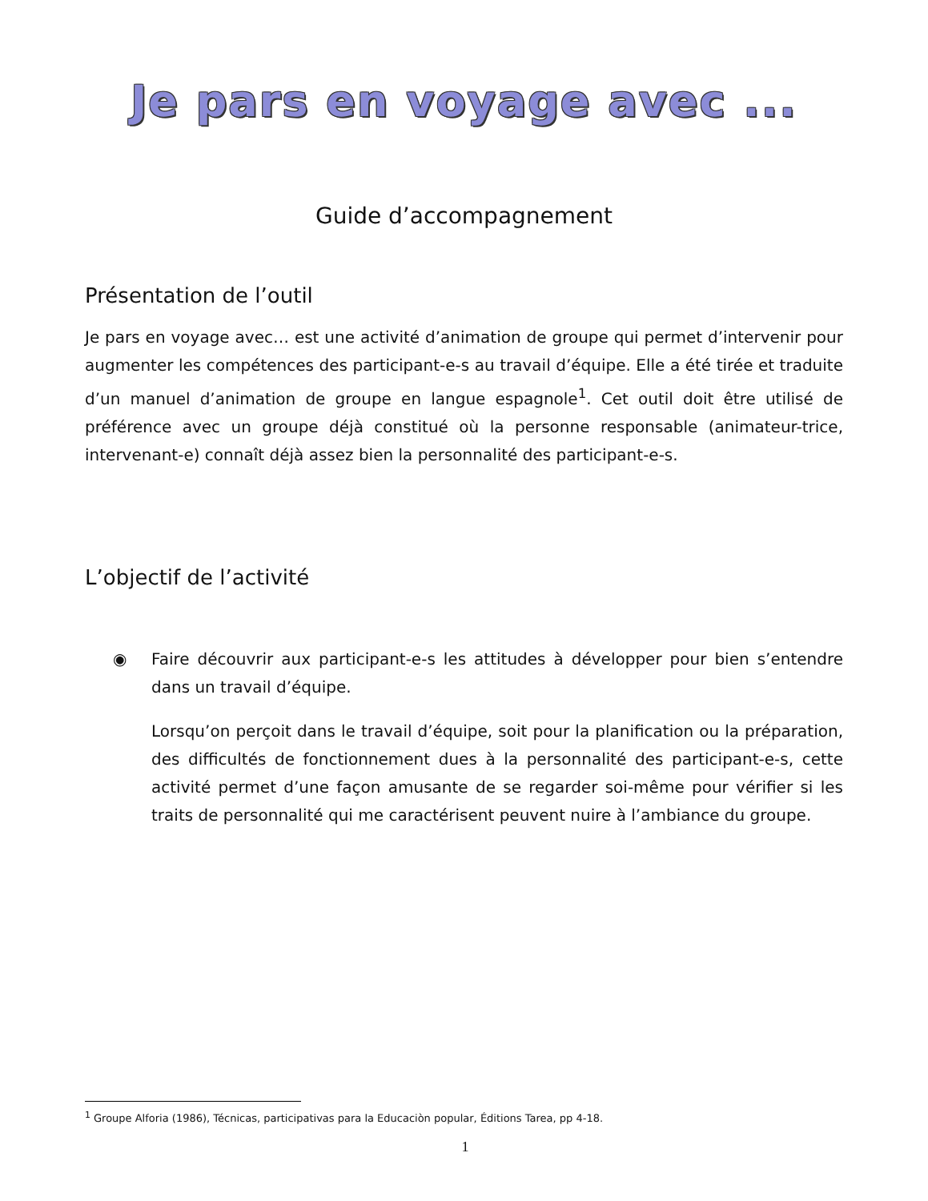Je pars en voyage avec ...
Guide d’accompagnement
Présentation de l’outil
Je pars en voyage avec… est une activité d’animation de groupe qui permet d’intervenir pour augmenter les compétences des participant-e-s au travail d’équipe. Elle a été tirée et traduite d’un manuel d’animation de groupe en langue espagnole<sup>1</sup>. Cet outil doit être utilisé de préférence avec un groupe déjà constitué où la personne responsable (animateur-trice, intervenant-e) connaît déjà assez bien la personnalité des participant-e-s.
L’objectif de l’activité
◉ Faire découvrir aux participant-e-s les attitudes à développer pour bien s’entendre dans un travail d’équipe.
Lorsqu’on perçoit dans le travail d’équipe, soit pour la planification ou la préparation, des difficultés de fonctionnement dues à la personnalité des participant-e-s, cette activité permet d’une façon amusante de se regarder soi-même pour vérifier si les traits de personnalité qui me caractérisent peuvent nuire à l’ambiance du groupe.
<sup>1</sup> Groupe Alforia (1986), Técnicas, participativas para la Educaciòn popular, Éditions Tarea, pp 4-18.
1